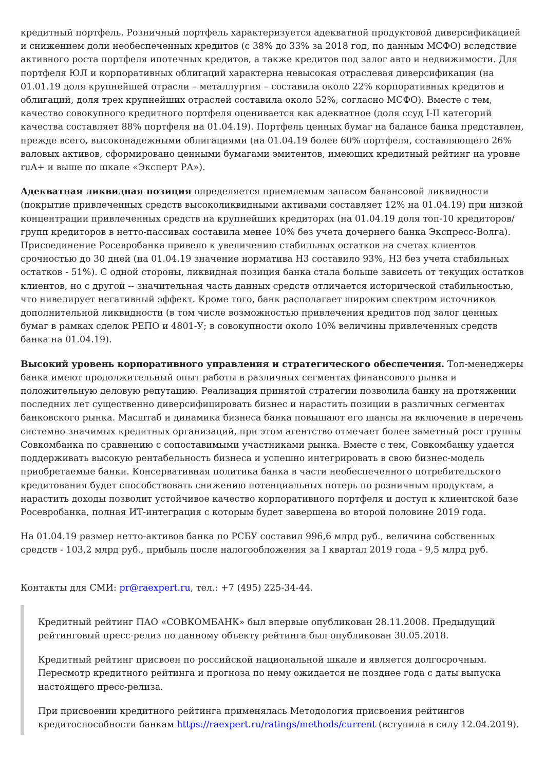кредитный портфель. Розничный портфель характеризуется адекватной продуктовой диверсификацией и снижением доли необеспеченных кредитов (с 38% до 33% за 2018 год, по данным МСФО) вследствие активного роста портфеля ипотечных кредитов, а также кредитов под залог авто и недвижимости. Для портфеля ЮЛ и корпоративных облигаций характерна невысокая отраслевая диверсификация (на 01.01.19 доля крупнейшей отрасли – металлургия – составила около 22% корпоративных кредитов и облигаций, доля трех крупнейших отраслей составила около 52%, согласно МСФО). Вместе с тем, качество совокупного кредитного портфеля оценивается как адекватное (доля ссуд I-II категорий качества составляет 88% портфеля на 01.04.19). Портфель ценных бумаг на балансе банка представлен, прежде всего, высоконадежными облигациями (на 01.04.19 более 60% портфеля, составляющего 26% валовых активов, сформировано ценными бумагами эмитентов, имеющих кредитный рейтинг на уровне ruA+ и выше по шкале «Эксперт РА»).
Адекватная ликвидная позиция определяется приемлемым запасом балансовой ликвидности (покрытие привлеченных средств высоколиквидными активами составляет 12% на 01.04.19) при низкой концентрации привлеченных средств на крупнейших кредиторах (на 01.04.19 доля топ-10 кредиторов/групп кредиторов в нетто-пассивах составила менее 10% без учета дочернего банка Экспресс-Волга). Присоединение Росевробанка привело к увеличению стабильных остатков на счетах клиентов срочностью до 30 дней (на 01.04.19 значение норматива Н3 составило 93%, Н3 без учета стабильных остатков - 51%). С одной стороны, ликвидная позиция банка стала больше зависеть от текущих остатков клиентов, но с другой -- значительная часть данных средств отличается исторической стабильностью, что нивелирует негативный эффект. Кроме того, банк располагает широким спектром источников дополнительной ликвидности (в том числе возможностью привлечения кредитов под залог ценных бумаг в рамках сделок РЕПО и 4801-У; в совокупности около 10% величины привлеченных средств банка на 01.04.19).
Высокий уровень корпоративного управления и стратегического обеспечения. Топ-менеджеры банка имеют продолжительный опыт работы в различных сегментах финансового рынка и положительную деловую репутацию. Реализация принятой стратегии позволила банку на протяжении последних лет существенно диверсифицировать бизнес и нарастить позиции в различных сегментах банковского рынка. Масштаб и динамика бизнеса банка повышают его шансы на включение в перечень системно значимых кредитных организаций, при этом агентство отмечает более заметный рост группы Совкомбанка по сравнению с сопоставимыми участниками рынка. Вместе с тем, Совкомбанку удается поддерживать высокую рентабельность бизнеса и успешно интегрировать в свою бизнес-модель приобретаемые банки. Консервативная политика банка в части необеспеченного потребительского кредитования будет способствовать снижению потенциальных потерь по розничным продуктам, а нарастить доходы позволит устойчивое качество корпоративного портфеля и доступ к клиентской базе Росевробанка, полная ИТ-интеграция с которым будет завершена во второй половине 2019 года.
На 01.04.19 размер нетто-активов банка по РСБУ составил 996,6 млрд руб., величина собственных средств - 103,2 млрд руб., прибыль после налогообложения за I квартал 2019 года - 9,5 млрд руб.
Контакты для СМИ: pr@raexpert.ru, тел.: +7 (495) 225-34-44.
Кредитный рейтинг ПАО «СОВКОМБАНК» был впервые опубликован 28.11.2008. Предыдущий рейтинговый пресс-релиз по данному объекту рейтинга был опубликован 30.05.2018.
Кредитный рейтинг присвоен по российской национальной шкале и является долгосрочным. Пересмотр кредитного рейтинга и прогноза по нему ожидается не позднее года с даты выпуска настоящего пресс-релиза.
При присвоении кредитного рейтинга применялась Методология присвоения рейтингов кредитоспособности банкам https://raexpert.ru/ratings/methods/current (вступила в силу 12.04.2019).